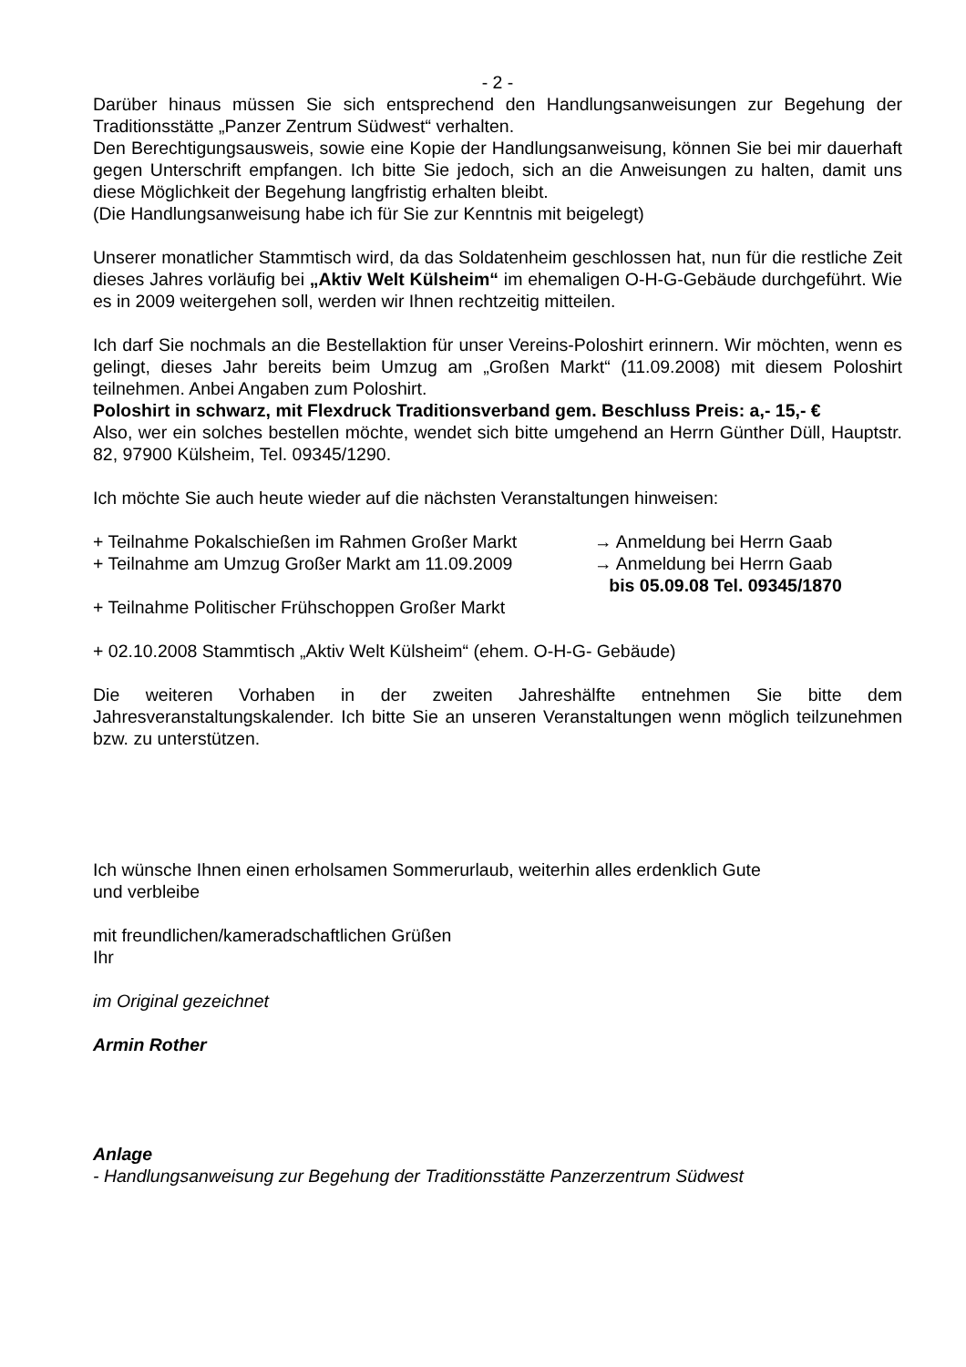- 2 -
Darüber hinaus müssen Sie sich entsprechend den Handlungsanweisungen zur Begehung der Traditionsstätte „Panzer Zentrum Südwest“ verhalten.
Den Berechtigungsausweis, sowie eine Kopie der Handlungsanweisung, können Sie bei mir dauerhaft gegen Unterschrift empfangen. Ich bitte Sie jedoch, sich an die Anweisungen zu halten, damit uns diese Möglichkeit der Begehung langfristig erhalten bleibt.
(Die Handlungsanweisung habe ich für Sie zur Kenntnis mit beigelegt)
Unserer monatlicher Stammtisch wird, da das Soldatenheim geschlossen hat, nun für die restliche Zeit dieses Jahres vorläufig bei „Aktiv Welt Külsheim“ im ehemaligen O-H-G-Gebäude durchgeführt. Wie es in 2009 weitergehen soll, werden wir Ihnen rechtzeitig mitteilen.
Ich darf Sie nochmals an die Bestellaktion für unser Vereins-Poloshirt erinnern. Wir möchten, wenn es gelingt, dieses Jahr bereits beim Umzug am „Großen Markt“ (11.09.2008) mit diesem Poloshirt teilnehmen. Anbei Angaben zum Poloshirt.
Poloshirt in schwarz, mit Flexdruck Traditionsverband gem. Beschluss Preis: a,- 15,- €
Also, wer ein solches bestellen möchte, wendet sich bitte umgehend an Herrn Günther Düll, Hauptstr. 82, 97900 Külsheim, Tel. 09345/1290.
Ich möchte Sie auch heute wieder auf die nächsten Veranstaltungen hinweisen:
+ Teilnahme Pokalschießen im Rahmen Großer Markt → Anmeldung bei Herrn Gaab
+ Teilnahme am Umzug Großer Markt am 11.09.2009 → Anmeldung bei Herrn Gaab
bis 05.09.08 Tel. 09345/1870
+ Teilnahme Politischer Frühschoppen Großer Markt
+ 02.10.2008 Stammtisch „Aktiv Welt Külsheim“ (ehem. O-H-G- Gebäude)
Die weiteren Vorhaben in der zweiten Jahreshälfte entnehmen Sie bitte dem Jahresveranstaltungskalender. Ich bitte Sie an unseren Veranstaltungen wenn möglich teilzunehmen bzw. zu unterstützen.
Ich wünsche Ihnen einen erholsamen Sommerurlaub, weiterhin alles erdenklich Gute
und verbleibe
mit freundlichen/kameradschaftlichen Grüßen
Ihr
im Original gezeichnet
Armin Rother
Anlage
- Handlungsanweisung zur Begehung der Traditionsstätte Panzerzentrum Südwest